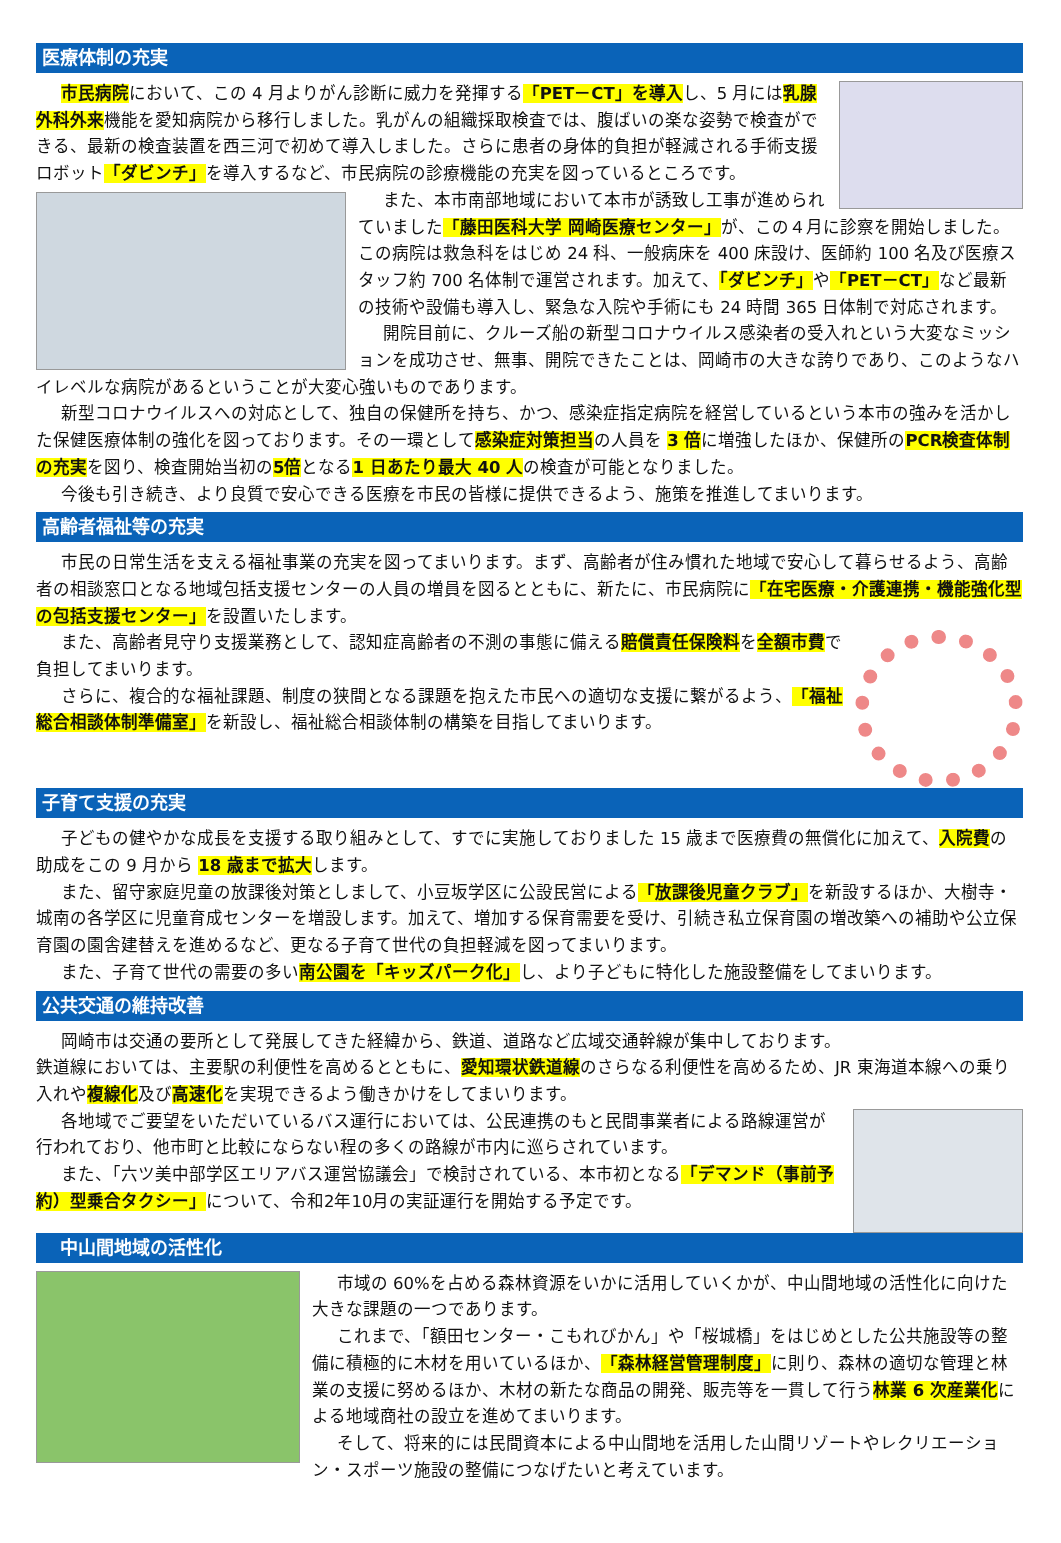医療体制の充実
市民病院において、この 4 月よりがん診断に威力を発揮する「PET－CT」を導入し、5 月には乳腺外科外来機能を愛知病院から移行しました。乳がんの組織採取検査では、腹ばいの楽な姿勢で検査ができる、最新の検査装置を西三河で初めて導入しました。さらに患者の身体的負担が軽減される手術支援ロボット「ダビンチ」を導入するなど、市民病院の診療機能の充実を図っているところです。
また、本市南部地域において本市が誘致し工事が進められていました「藤田医科大学 岡崎医療センター」が、この４月に診察を開始しました。この病院は救急科をはじめ 24 科、一般病床を 400 床設け、医師約 100 名及び医療スタッフ約 700 名体制で運営されます。加えて、「ダビンチ」や「PET－CT」など最新の技術や設備も導入し、緊急な入院や手術にも 24 時間 365 日体制で対応されます。
開院目前に、クルーズ船の新型コロナウイルス感染者の受入れという大変なミッションを成功させ、無事、開院できたことは、岡崎市の大きな誇りであり、このようなハイレベルな病院があるということが大変心強いものであります。
新型コロナウイルスへの対応として、独自の保健所を持ち、かつ、感染症指定病院を経営しているという本市の強みを活かした保健医療体制の強化を図っております。その一環として感染症対策担当の人員を 3 倍に増強したほか、保健所のPCR検査体制の充実を図り、検査開始当初の5倍となる1 日あたり最大 40 人の検査が可能となりました。
今後も引き続き、より良質で安心できる医療を市民の皆様に提供できるよう、施策を推進してまいります。
高齢者福祉等の充実
市民の日常生活を支える福祉事業の充実を図ってまいります。まず、高齢者が住み慣れた地域で安心して暮らせるよう、高齢者の相談窓口となる地域包括支援センターの人員の増員を図るとともに、新たに、市民病院に「在宅医療・介護連携・機能強化型の包括支援センター」を設置いたします。
また、高齢者見守り支援業務として、認知症高齢者の不測の事態に備える賠償責任保険料を全額市費で負担してまいります。
さらに、複合的な福祉課題、制度の狭間となる課題を抱えた市民への適切な支援に繋がるよう、「福祉総合相談体制準備室」を新設し、福祉総合相談体制の構築を目指してまいります。
子育て支援の充実
子どもの健やかな成長を支援する取り組みとして、すでに実施しておりました 15 歳まで医療費の無償化に加えて、入院費の助成をこの 9 月から 18 歳まで拡大します。
また、留守家庭児童の放課後対策としまして、小豆坂学区に公設民営による「放課後児童クラブ」を新設するほか、大樹寺・城南の各学区に児童育成センターを増設します。加えて、増加する保育需要を受け、引続き私立保育園の増改築への補助や公立保育園の園舎建替えを進めるなど、更なる子育て世代の負担軽減を図ってまいります。
また、子育て世代の需要の多い南公園を「キッズパーク化」し、より子どもに特化した施設整備をしてまいります。
公共交通の維持改善
岡崎市は交通の要所として発展してきた経緯から、鉄道、道路など広域交通幹線が集中しております。
鉄道線においては、主要駅の利便性を高めるとともに、愛知環状鉄道線のさらなる利便性を高めるため、JR 東海道本線への乗り入れや複線化及び高速化を実現できるよう働きかけをしてまいります。
各地域でご要望をいただいているバス運行においては、公民連携のもと民間事業者による路線運営が行われており、他市町と比較にならない程の多くの路線が市内に巡らされています。
また、「六ツ美中部学区エリアバス運営協議会」で検討されている、本市初となる「デマンド（事前予約）型乗合タクシー」について、令和2年10月の実証運行を開始する予定です。
　中山間地域の活性化
市域の 60%を占める森林資源をいかに活用していくかが、中山間地域の活性化に向けた大きな課題の一つであります。
これまで、「額田センター・こもれびかん」や「桜城橋」をはじめとした公共施設等の整備に積極的に木材を用いているほか、「森林経営管理制度」に則り、森林の適切な管理と林業の支援に努めるほか、木材の新たな商品の開発、販売等を一貫して行う林業 6 次産業化による地域商社の設立を進めてまいります。
そして、将来的には民間資本による中山間地を活用した山間リゾートやレクリエーション・スポーツ施設の整備につなげたいと考えています。